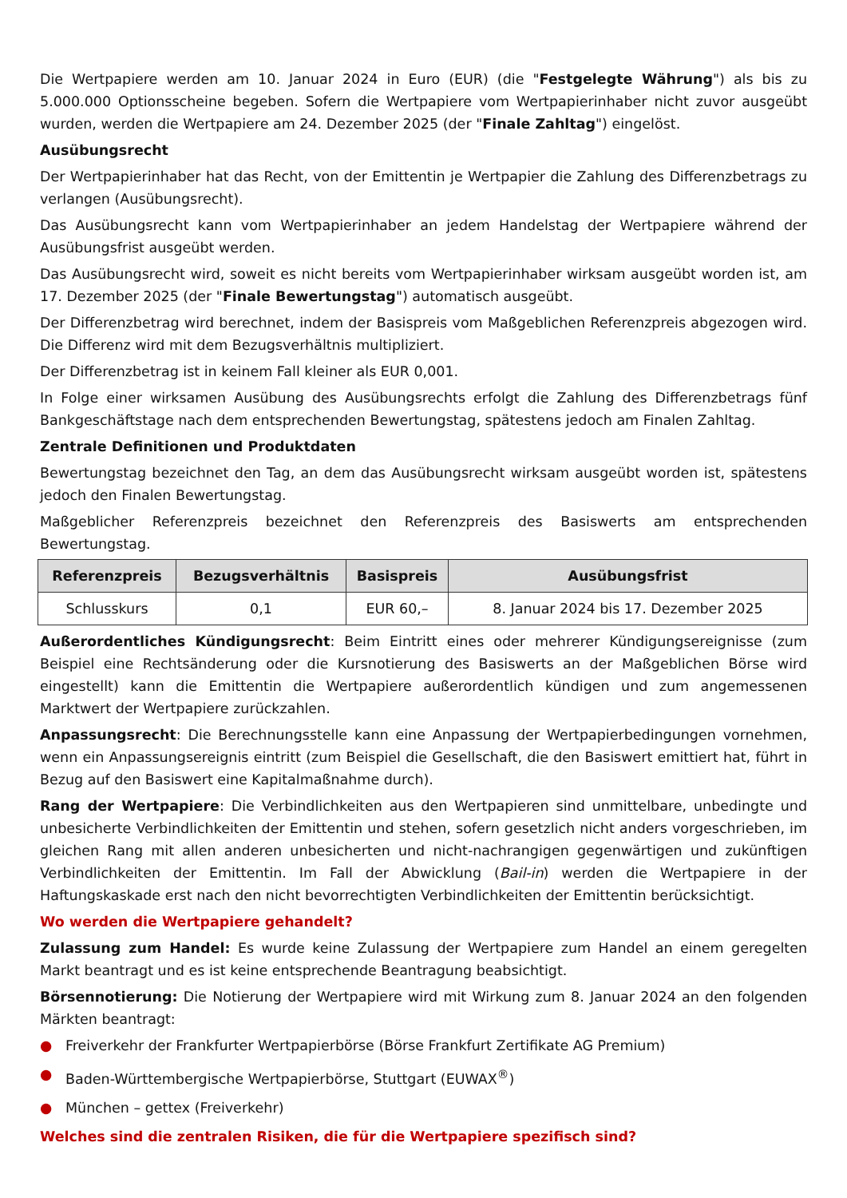Die Wertpapiere werden am 10. Januar 2024 in Euro (EUR) (die "Festgelegte Währung") als bis zu 5.000.000 Optionsscheine begeben. Sofern die Wertpapiere vom Wertpapierinhaber nicht zuvor ausgeübt wurden, werden die Wertpapiere am 24. Dezember 2025 (der "Finale Zahltag") eingelöst.
Ausübungsrecht
Der Wertpapierinhaber hat das Recht, von der Emittentin je Wertpapier die Zahlung des Differenzbetrags zu verlangen (Ausübungsrecht).
Das Ausübungsrecht kann vom Wertpapierinhaber an jedem Handelstag der Wertpapiere während der Ausübungsfrist ausgeübt werden.
Das Ausübungsrecht wird, soweit es nicht bereits vom Wertpapierinhaber wirksam ausgeübt worden ist, am 17. Dezember 2025 (der "Finale Bewertungstag") automatisch ausgeübt.
Der Differenzbetrag wird berechnet, indem der Basispreis vom Maßgeblichen Referenzpreis abgezogen wird. Die Differenz wird mit dem Bezugsverhältnis multipliziert.
Der Differenzbetrag ist in keinem Fall kleiner als EUR 0,001.
In Folge einer wirksamen Ausübung des Ausübungsrechts erfolgt die Zahlung des Differenzbetrags fünf Bankgeschäftstage nach dem entsprechenden Bewertungstag, spätestens jedoch am Finalen Zahltag.
Zentrale Definitionen und Produktdaten
Bewertungstag bezeichnet den Tag, an dem das Ausübungsrecht wirksam ausgeübt worden ist, spätestens jedoch den Finalen Bewertungstag.
Maßgeblicher Referenzpreis bezeichnet den Referenzpreis des Basiswerts am entsprechenden Bewertungstag.
| Referenzpreis | Bezugsverhältnis | Basispreis | Ausübungsfrist |
| --- | --- | --- | --- |
| Schlusskurs | 0,1 | EUR 60,– | 8. Januar 2024 bis 17. Dezember 2025 |
Außerordentliches Kündigungsrecht: Beim Eintritt eines oder mehrerer Kündigungsereignisse (zum Beispiel eine Rechtsänderung oder die Kursnotierung des Basiswerts an der Maßgeblichen Börse wird eingestellt) kann die Emittentin die Wertpapiere außerordentlich kündigen und zum angemessenen Marktwert der Wertpapiere zurückzahlen.
Anpassungsrecht: Die Berechnungsstelle kann eine Anpassung der Wertpapierbedingungen vornehmen, wenn ein Anpassungsereignis eintritt (zum Beispiel die Gesellschaft, die den Basiswert emittiert hat, führt in Bezug auf den Basiswert eine Kapitalmaßnahme durch).
Rang der Wertpapiere: Die Verbindlichkeiten aus den Wertpapieren sind unmittelbare, unbedingte und unbesicherte Verbindlichkeiten der Emittentin und stehen, sofern gesetzlich nicht anders vorgeschrieben, im gleichen Rang mit allen anderen unbesicherten und nicht-nachrangigen gegenwärtigen und zukünftigen Verbindlichkeiten der Emittentin. Im Fall der Abwicklung (Bail-in) werden die Wertpapiere in der Haftungskaskade erst nach den nicht bevorrechtigten Verbindlichkeiten der Emittentin berücksichtigt.
Wo werden die Wertpapiere gehandelt?
Zulassung zum Handel: Es wurde keine Zulassung der Wertpapiere zum Handel an einem geregelten Markt beantragt und es ist keine entsprechende Beantragung beabsichtigt.
Börsennotierung: Die Notierung der Wertpapiere wird mit Wirkung zum 8. Januar 2024 an den folgenden Märkten beantragt:
● Freiverkehr der Frankfurter Wertpapierbörse (Börse Frankfurt Zertifikate AG Premium)
● Baden-Württembergische Wertpapierbörse, Stuttgart (EUWAX<sup>®</sup>)
● München – gettex (Freiverkehr)
Welches sind die zentralen Risiken, die für die Wertpapiere spezifisch sind?